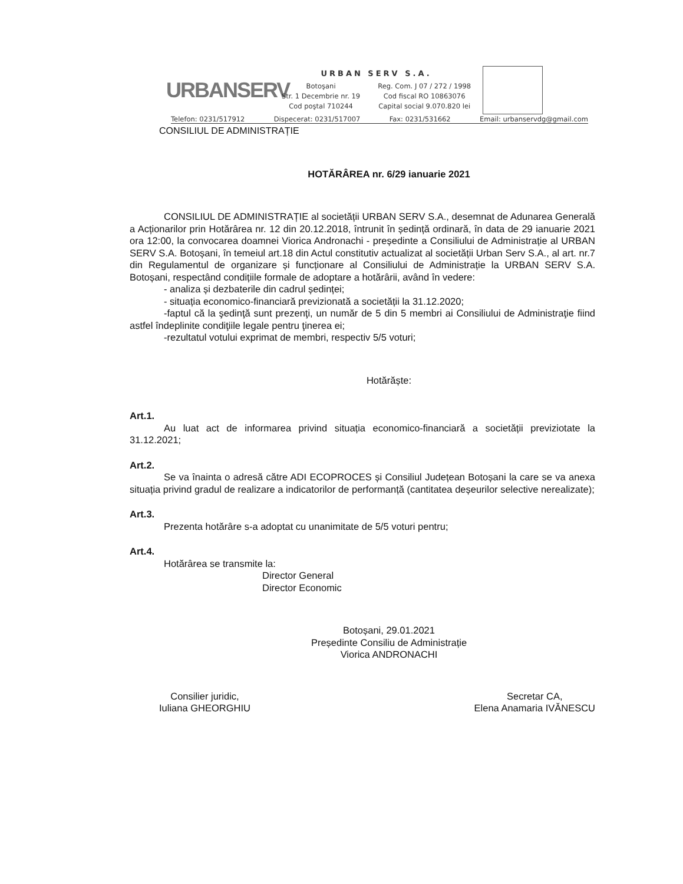URBANSERV
URBAN SERV S.A.
Botoşani
Str. 1 Decembrie nr. 19
Cod poştal 710244
Reg. Com. J 07 / 272 / 1998
Cod fiscal RO 10863076
Capital social 9.070.820 lei
Telefon: 0231/517912 Dispecerat: 0231/517007 Fax: 0231/531662 Email: urbanservdg@gmail.com
CONSILIUL DE ADMINISTRAȚIE
HOTĂRÂREA nr. 6/29 ianuarie 2021
CONSILIUL DE ADMINISTRAȚIE al societății URBAN SERV S.A., desemnat de Adunarea Generală a Acționarilor prin Hotărârea nr. 12 din 20.12.2018, întrunit în ședință ordinară, în data de 29 ianuarie 2021 ora 12:00, la convocarea doamnei Viorica Andronachi - președinte a Consiliului de Administrație al URBAN SERV S.A. Botoșani, în temeiul art.18 din Actul constitutiv actualizat al societății Urban Serv S.A., al art. nr.7 din Regulamentul de organizare și funcționare al Consiliului de Administrație la URBAN SERV S.A. Botoșani, respectând condițiile formale de adoptare a hotărârii, având în vedere:
- analiza și dezbaterile din cadrul ședinței;
- situația economico-financiară previzionată a societății la 31.12.2020;
-faptul că la şedinţă sunt prezenţi, un număr de 5 din 5 membri ai Consiliului de Administraţie fiind astfel îndeplinite condiţiile legale pentru ţinerea ei;
-rezultatul votului exprimat de membri, respectiv 5/5 voturi;
Hotărăște:
Art.1.
Au luat act de informarea privind situația economico-financiară a societății previziotate la 31.12.2021;
Art.2.
Se va înainta o adresă către ADI ECOPROCES și Consiliul Județean Botoșani la care se va anexa situația privind gradul de realizare a indicatorilor de performanță (cantitatea deșeurilor selective nerealizate);
Art.3.
Prezenta hotărâre s-a adoptat cu unanimitate de 5/5 voturi pentru;
Art.4.
Hotărârea se transmite la:
Director General
Director Economic
Botoșani, 29.01.2021
Președinte Consiliu de Administrație
Viorica ANDRONACHI
Consilier juridic,
Iuliana GHEORGHIU
Secretar CA,
Elena Anamaria IVĂNESCU